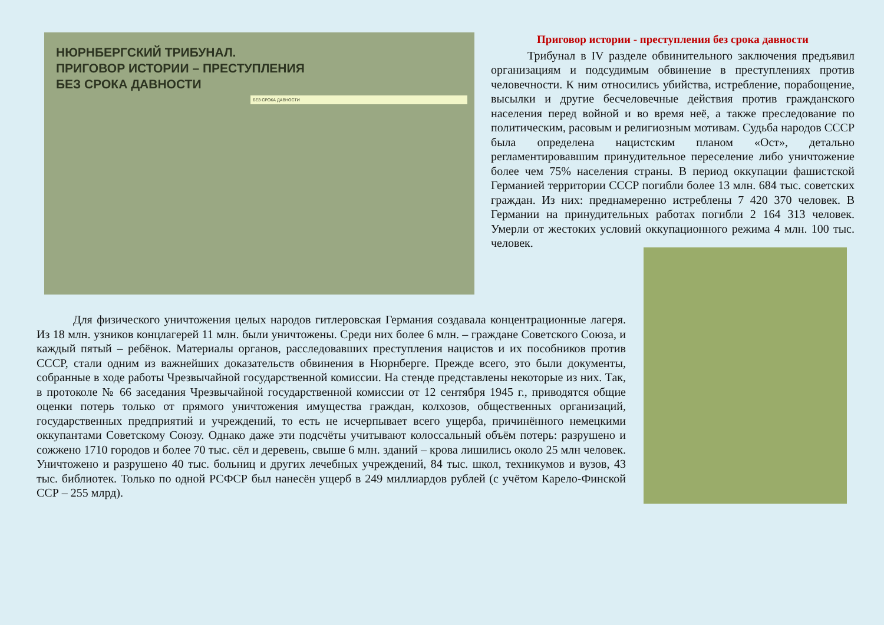НЮРНБЕРГСКИЙ ТРИБУНАЛ.
ПРИГОВОР ИСТОРИИ – ПРЕСТУПЛЕНИЯ
БЕЗ СРОКА ДАВНОСТИ
БЕЗ СРОКА ДАВНОСТИ
Приговор истории - преступления без срока давности
Трибунал в IV разделе обвинительного заключения предъявил организациям и подсудимым обвинение в преступлениях против человечности. К ним относились убийства, истребление, порабощение, высылки и другие бесчеловечные действия против гражданского населения перед войной и во время неё, а также преследование по политическим, расовым и религиозным мотивам. Судьба народов СССР была определена нацистским планом «Ост», детально регламентировавшим принудительное переселение либо уничтожение более чем 75% населения страны. В период оккупации фашистской Германией территории СССР погибли более 13 млн. 684 тыс. советских граждан. Из них: преднамеренно истреблены 7 420 370 человек. В Германии на принудительных работах погибли 2 164 313 человек. Умерли от жестоких условий оккупационного режима 4 млн. 100 тыс. человек.
Для физического уничтожения целых народов гитлеровская Германия создавала концентрационные лагеря. Из 18 млн. узников концлагерей 11 млн. были уничтожены. Среди них более 6 млн. – граждане Советского Союза, и каждый пятый – ребёнок. Материалы органов, расследовавших преступления нацистов и их пособников против СССР, стали одним из важнейших доказательств обвинения в Нюрнберге. Прежде всего, это были документы, собранные в ходе работы Чрезвычайной государственной комиссии. На стенде представлены некоторые из них. Так, в протоколе № 66 заседания Чрезвычайной государственной комиссии от 12 сентября 1945 г., приводятся общие оценки потерь только от прямого уничтожения имущества граждан, колхозов, общественных организаций, государственных предприятий и учреждений, то есть не исчерпывает всего ущерба, причинённого немецкими оккупантами Советскому Союзу. Однако даже эти подсчёты учитывают колоссальный объём потерь: разрушено и сожжено 1710 городов и более 70 тыс. сёл и деревень, свыше 6 млн. зданий – крова лишились около 25 млн человек. Уничтожено и разрушено 40 тыс. больниц и других лечебных учреждений, 84 тыс. школ, техникумов и вузов, 43 тыс. библиотек. Только по одной РСФСР был нанесён ущерб в 249 миллиардов рублей (с учётом Карело-Финской ССР – 255 млрд).